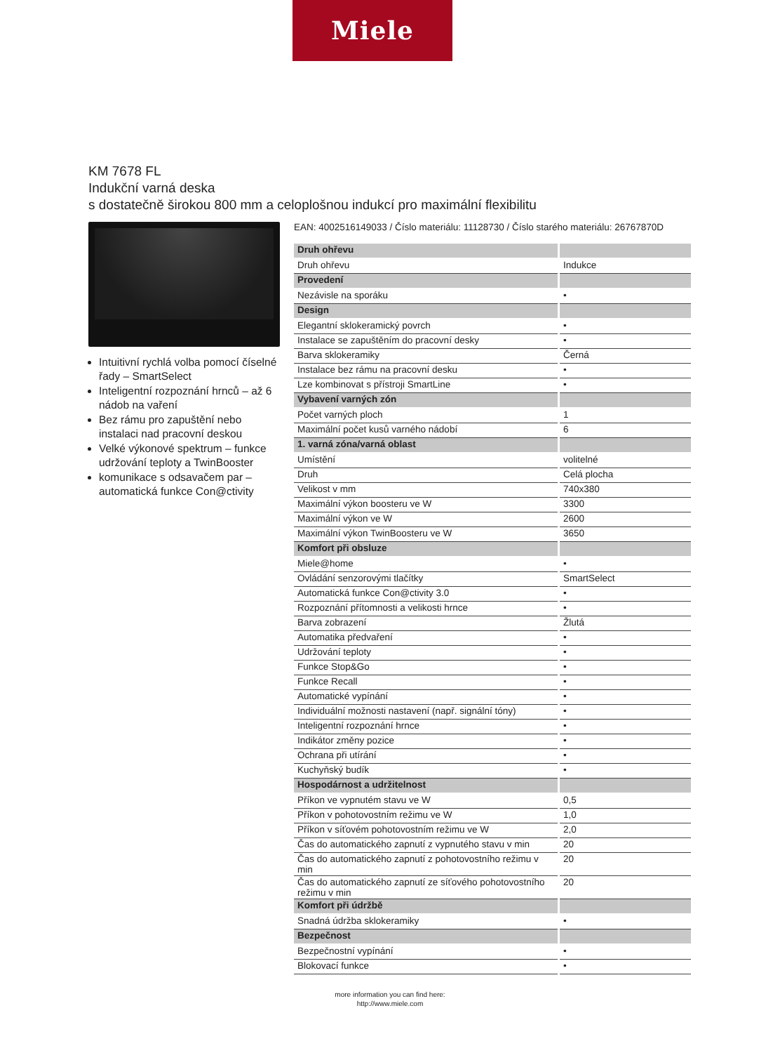Miele
KM 7678 FL
Indukční varná deska
s dostatečně širokou 800 mm a celoplošnou indukcí pro maximální flexibilitu
Intuitivní rychlá volba pomocí číselné řady – SmartSelect
Inteligentní rozpoznání hrnců – až 6 nádob na vaření
Bez rámu pro zapuštění nebo instalaci nad pracovní deskou
Velké výkonové spektrum – funkce udržování teploty a TwinBooster
komunikace s odsavačem par – automatická funkce Con@ctivity
EAN: 4002516149033 / Číslo materiálu: 11128730 / Číslo starého materiálu: 26767870D
| Druh ohřevu | |
| --- | --- |
| Druh ohřevu | Indukce |
| Provedení | |
| Nezávisle na sporáku | • |
| Design | |
| Elegantní sklokeramický povrch | • |
| Instalace se zapuštěním do pracovní desky | • |
| Barva sklokeramiky | Černá |
| Instalace bez rámu na pracovní desku | • |
| Lze kombinovat s přístroji SmartLine | • |
| Vybavení varných zón | |
| Počet varných ploch | 1 |
| Maximální počet kusů varného nádobí | 6 |
| 1. varná zóna/varná oblast | |
| Umístění | volitelné |
| Druh | Celá plocha |
| Velikost v mm | 740x380 |
| Maximální výkon boosteru ve W | 3300 |
| Maximální výkon ve W | 2600 |
| Maximální výkon TwinBoosteru ve W | 3650 |
| Komfort při obsluze | |
| Miele@home | • |
| Ovládání senzorovými tlačítky | SmartSelect |
| Automatická funkce Con@ctivity 3.0 | • |
| Rozpoznání přítomnosti a velikosti hrnce | • |
| Barva zobrazení | Žlutá |
| Automatika předvaření | • |
| Udržování teploty | • |
| Funkce Stop&Go | • |
| Funkce Recall | • |
| Automatické vypínání | • |
| Individuální možnosti nastavení (např. signální tóny) | • |
| Inteligentní rozpoznání hrnce | • |
| Indikátor změny pozice | • |
| Ochrana při utírání | • |
| Kuchyňský budík | • |
| Hospodárnost a udržitelnost | |
| Příkon ve vypnutém stavu ve W | 0,5 |
| Příkon v pohotovostním režimu ve W | 1,0 |
| Příkon v síťovém pohotovostním režimu ve W | 2,0 |
| Čas do automatického zapnutí z vypnutého stavu v min | 20 |
| Čas do automatického zapnutí z pohotovostního režimu v min | 20 |
| Čas do automatického zapnutí ze síťového pohotovostního režimu v min | 20 |
| Komfort při údržbě | |
| Snadná údržba sklokeramiky | • |
| Bezpečnost | |
| Bezpečnostní vypínání | • |
| Blokovací funkce | • |
more information you can find here:
http://www.miele.com